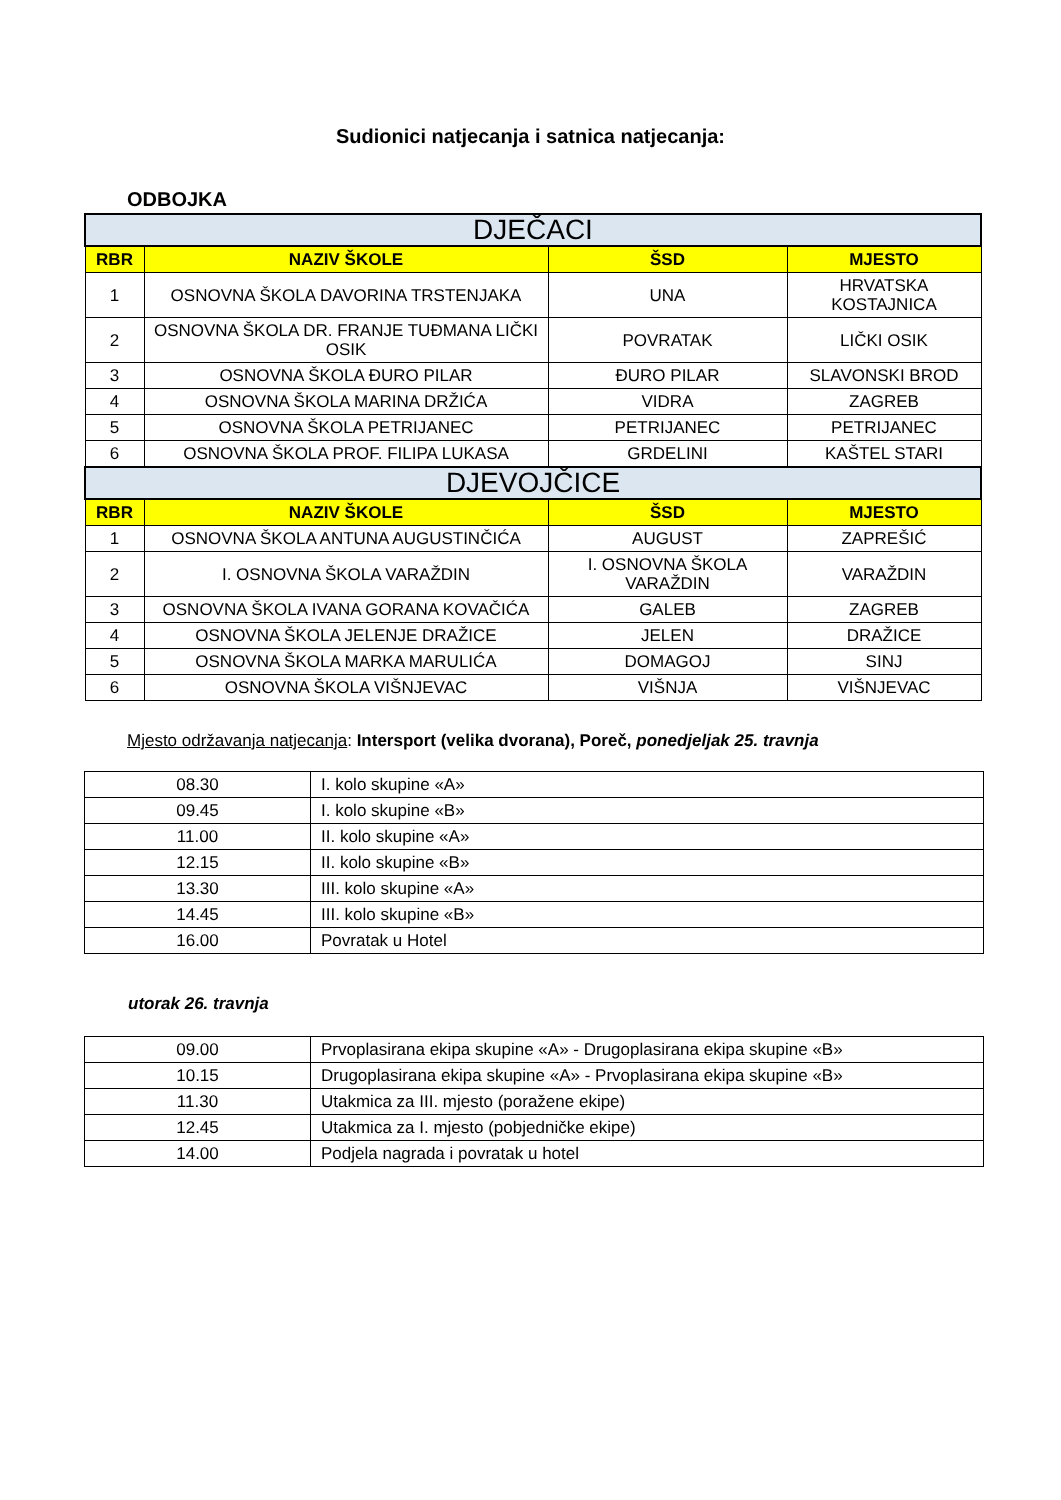Sudionici natjecanja i satnica natjecanja:
ODBOJKA
| DJEČACI | | | |
| --- | --- | --- | --- |
| RBR | NAZIV ŠKOLE | ŠSD | MJESTO |
| 1 | OSNOVNA ŠKOLA DAVORINA TRSTENJAKA | UNA | HRVATSKA KOSTAJNICA |
| 2 | OSNOVNA ŠKOLA DR. FRANJE TUĐMANA LIČKI OSIK | POVRATAK | LIČKI OSIK |
| 3 | OSNOVNA ŠKOLA ĐURO PILAR | ĐURO PILAR | SLAVONSKI BROD |
| 4 | OSNOVNA ŠKOLA MARINA DRŽIĆA | VIDRA | ZAGREB |
| 5 | OSNOVNA ŠKOLA PETRIJANEC | PETRIJANEC | PETRIJANEC |
| 6 | OSNOVNA ŠKOLA PROF. FILIPA LUKASA | GRDELINI | KAŠTEL STARI |
| DJEVOJČICE | | | |
| RBR | NAZIV ŠKOLE | ŠSD | MJESTO |
| 1 | OSNOVNA ŠKOLA ANTUNA AUGUSTINČIĆA | AUGUST | ZAPREŠIĆ |
| 2 | I. OSNOVNA ŠKOLA VARAŽDIN | I. OSNOVNA ŠKOLA VARAŽDIN | VARAŽDIN |
| 3 | OSNOVNA ŠKOLA IVANA GORANA KOVAČIĆA | GALEB | ZAGREB |
| 4 | OSNOVNA ŠKOLA JELENJE DRAŽICE | JELEN | DRAŽICE |
| 5 | OSNOVNA ŠKOLA MARKA MARULIĆA | DOMAGOJ | SINJ |
| 6 | OSNOVNA ŠKOLA VIŠNJEVAC | VIŠNJA | VIŠNJEVAC |
Mjesto održavanja natjecanja: Intersport (velika dvorana), Poreč, ponedjeljak 25. travnja
| 08.30 | I. kolo skupine «A» |
| 09.45 | I. kolo skupine «B» |
| 11.00 | II. kolo skupine «A» |
| 12.15 | II. kolo skupine «B» |
| 13.30 | III. kolo skupine «A» |
| 14.45 | III. kolo skupine «B» |
| 16.00 | Povratak u Hotel |
utorak 26. travnja
| 09.00 | Prvoplasirana ekipa skupine «A» - Drugoplasirana ekipa skupine «B» |
| 10.15 | Drugoplasirana ekipa skupine «A» - Prvoplasirana ekipa skupine «B» |
| 11.30 | Utakmica za III. mjesto (poražene ekipe) |
| 12.45 | Utakmica za I. mjesto (pobjedničke ekipe) |
| 14.00 | Podjela nagrada i povratak u hotel |